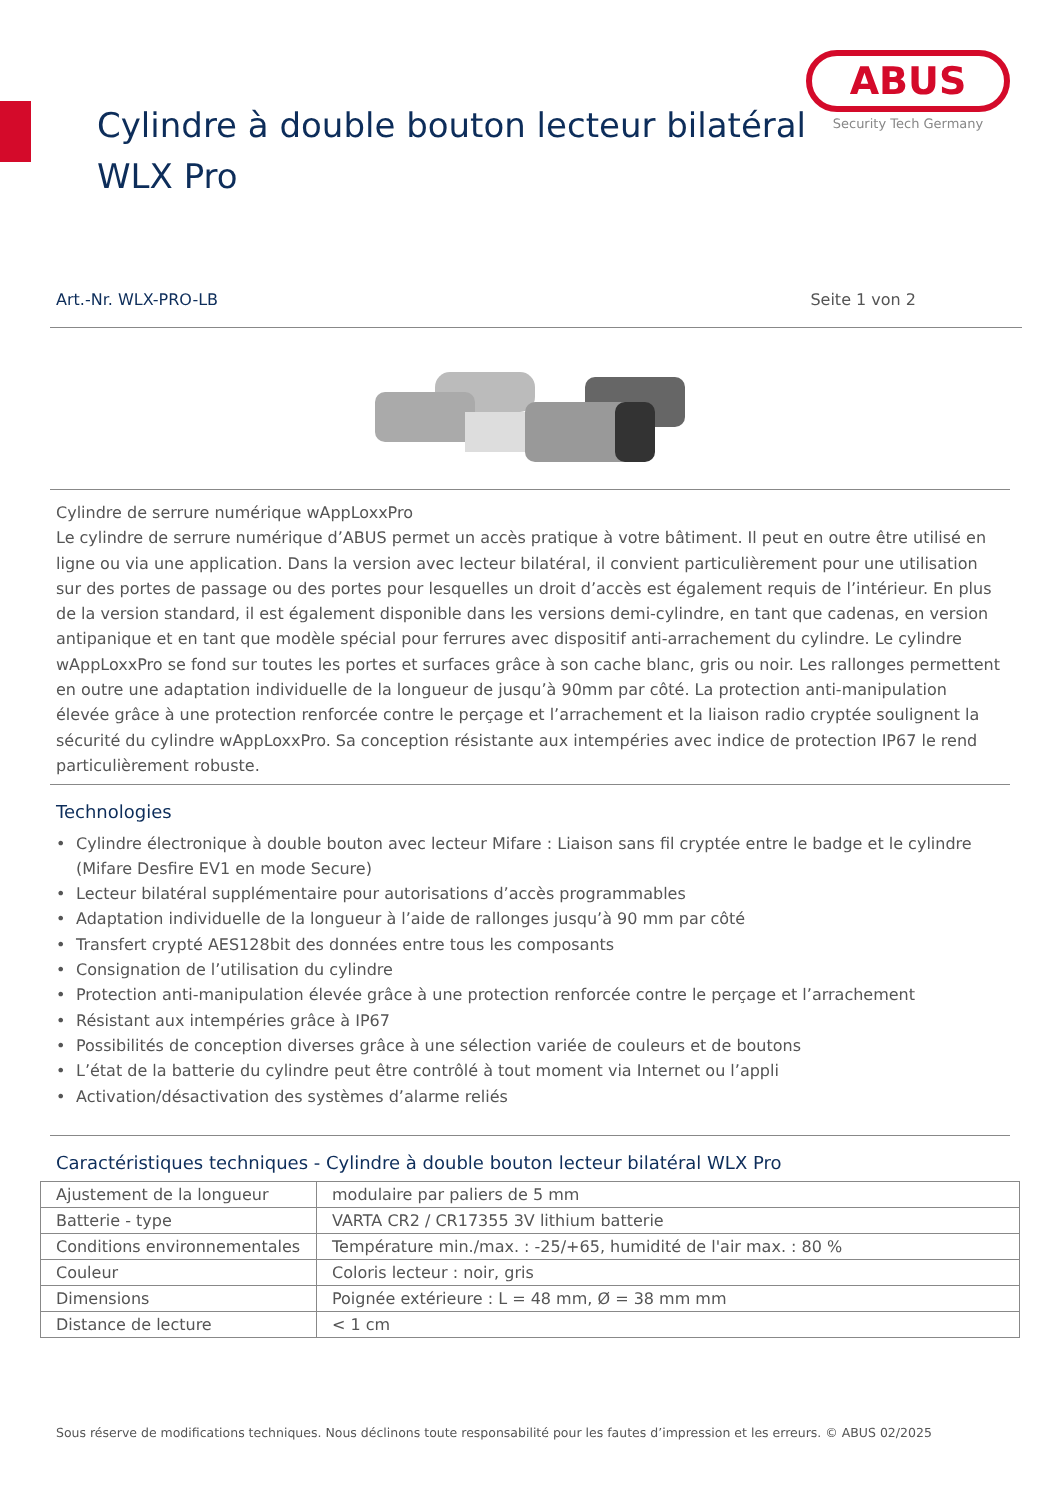ABUS
Security Tech Germany
Cylindre à double bouton lecteur bilatéral
WLX Pro
Art.-Nr. WLX-PRO-LB Seite 1 von 2
Cylindre de serrure numérique wAppLoxxPro
Le cylindre de serrure numérique d’ABUS permet un accès pratique à votre bâtiment. Il peut en outre être utilisé en ligne ou via une application. Dans la version avec lecteur bilatéral, il convient particulièrement pour une utilisation sur des portes de passage ou des portes pour lesquelles un droit d’accès est également requis de l’intérieur. En plus de la version standard, il est également disponible dans les versions demi-cylindre, en tant que cadenas, en version antipanique et en tant que modèle spécial pour ferrures avec dispositif anti-arrachement du cylindre. Le cylindre wAppLoxxPro se fond sur toutes les portes et surfaces grâce à son cache blanc, gris ou noir. Les rallonges permettent en outre une adaptation individuelle de la longueur de jusqu’à 90mm par côté. La protection anti-manipulation élevée grâce à une protection renforcée contre le perçage et l’arrachement et la liaison radio cryptée soulignent la sécurité du cylindre wAppLoxxPro. Sa conception résistante aux intempéries avec indice de protection IP67 le rend particulièrement robuste.
Technologies
Cylindre électronique à double bouton avec lecteur Mifare : Liaison sans fil cryptée entre le badge et le cylindre (Mifare Desfire EV1 en mode Secure)
Lecteur bilatéral supplémentaire pour autorisations d’accès programmables
Adaptation individuelle de la longueur à l’aide de rallonges jusqu’à 90 mm par côté
Transfert crypté AES128bit des données entre tous les composants
Consignation de l’utilisation du cylindre
Protection anti-manipulation élevée grâce à une protection renforcée contre le perçage et l’arrachement
Résistant aux intempéries grâce à IP67
Possibilités de conception diverses grâce à une sélection variée de couleurs et de boutons
L’état de la batterie du cylindre peut être contrôlé à tout moment via Internet ou l’appli
Activation/désactivation des systèmes d’alarme reliés
Caractéristiques techniques - Cylindre à double bouton lecteur bilatéral WLX Pro
| Ajustement de la longueur | modulaire par paliers de 5 mm |
| Batterie - type | VARTA CR2 / CR17355 3V lithium batterie |
| Conditions environnementales | Température min./max. : -25/+65, humidité de l'air max. : 80 % |
| Couleur | Coloris lecteur : noir, gris |
| Dimensions | Poignée extérieure : L = 48 mm, Ø = 38 mm mm |
| Distance de lecture | < 1 cm |
Sous réserve de modifications techniques. Nous déclinons toute responsabilité pour les fautes d’impression et les erreurs. © ABUS 02/2025